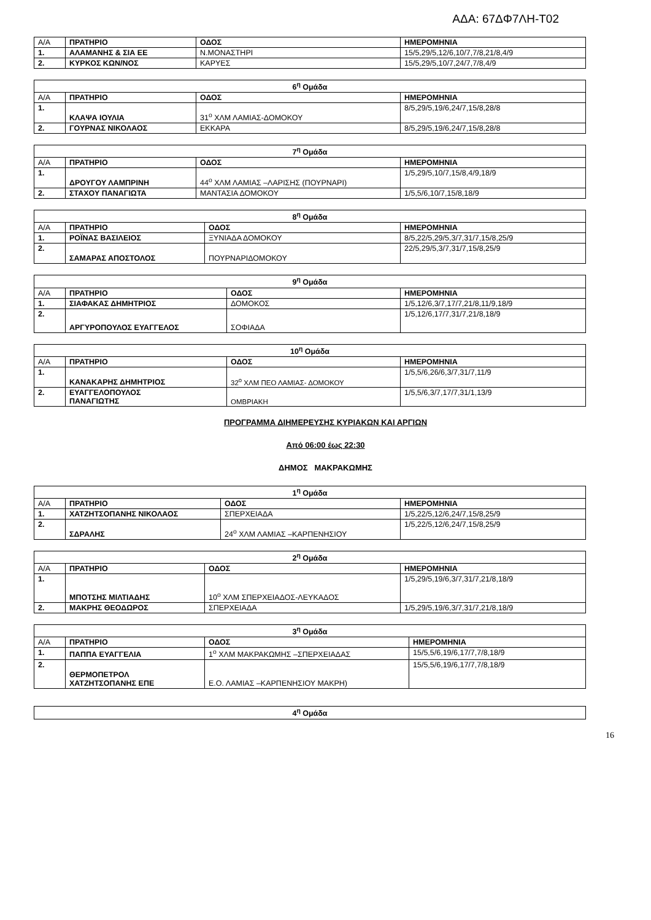ΑΔΑ: 67ΔΦ7ΛΗ-Τ02
| Α/Α | ΠΡΑΤΗΡΙΟ | ΟΔΟΣ | ΗΜΕΡΟΜΗΝΙΑ |
| 1. | ΑΛΑΜΑΝΗΣ & ΣΙΑ ΕΕ | Ν.ΜΟΝΑΣΤΗΡΙ | 15/5,29/5,12/6,10/7,7/8,21/8,4/9 |
| 2. | ΚΥΡΚΟΣ ΚΩΝ/ΝΟΣ | ΚΑΡΥΕΣ | 15/5,29/5,10/7,24/7,7/8,4/9 |
| 6<sup>η</sup> Ομάδα | | | |
| Α/Α | ΠΡΑΤΗΡΙΟ | ΟΔΟΣ | ΗΜΕΡΟΜΗΝΙΑ |
| 1. | ΚΛΑΨΑ ΙΟΥΛΙΑ | 31<sup>ο</sup> ΧΛΜ ΛΑΜΙΑΣ-ΔΟΜΟΚΟΥ | 8/5,29/5,19/6,24/7,15/8,28/8 |
| 2. | ΓΟΥΡΝΑΣ ΝΙΚΟΛΑΟΣ | ΕΚΚΑΡΑ | 8/5,29/5,19/6,24/7,15/8,28/8 |
| 7<sup>η</sup> Ομάδα | | | |
| Α/Α | ΠΡΑΤΗΡΙΟ | ΟΔΟΣ | ΗΜΕΡΟΜΗΝΙΑ |
| 1. | ΔΡΟΥΓΟΥ ΛΑΜΠΡΙΝΗ | 44<sup>ο</sup> ΧΛΜ ΛΑΜΙΑΣ –ΛΑΡΙΣΗΣ (ΠΟΥΡΝΑΡΙ) | 1/5,29/5,10/7,15/8,4/9,18/9 |
| 2. | ΣΤΑΧΟΥ ΠΑΝΑΓΙΩΤΑ | ΜΑΝΤΑΣΙΑ ΔΟΜΟΚΟΥ | 1/5,5/6,10/7,15/8,18/9 |
| 8<sup>η</sup> Ομάδα | | | |
| Α/Α | ΠΡΑΤΗΡΙΟ | ΟΔΟΣ | ΗΜΕΡΟΜΗΝΙΑ |
| 1. | ΡΟΪΝΑΣ ΒΑΣΙΛΕΙΟΣ | ΞΥΝΙΑΔΑ ΔΟΜΟΚΟΥ | 8/5,22/5,29/5,3/7,31/7,15/8,25/9 |
| 2. | ΣΑΜΑΡΑΣ ΑΠΟΣΤΟΛΟΣ | ΠΟΥΡΝΑΡΙΔΟΜΟΚΟΥ | 22/5,29/5,3/7,31/7,15/8,25/9 |
| 9<sup>η</sup> Ομάδα | | | |
| Α/Α | ΠΡΑΤΗΡΙΟ | ΟΔΟΣ | ΗΜΕΡΟΜΗΝΙΑ |
| 1. | ΣΙΑΦΑΚΑΣ ΔΗΜΗΤΡΙΟΣ | ΔΟΜΟΚΟΣ | 1/5,12/6,3/7,17/7,21/8,11/9,18/9 |
| 2. | ΑΡΓΥΡΟΠΟΥΛΟΣ ΕΥΑΓΓΕΛΟΣ | ΣΟΦΙΑΔΑ | 1/5,12/6,17/7,31/7,21/8,18/9 |
| 10<sup>η</sup> Ομάδα | | | |
| Α/Α | ΠΡΑΤΗΡΙΟ | ΟΔΟΣ | ΗΜΕΡΟΜΗΝΙΑ |
| 1. | ΚΑΝΑΚΑΡΗΣ ΔΗΜΗΤΡΙΟΣ | 32<sup>ο</sup> ΧΛΜ ΠΕΟ ΛΑΜΙΑΣ- ΔΟΜΟΚΟΥ | 1/5,5/6,26/6,3/7,31/7,11/9 |
| 2. | ΕΥΑΓΓΕΛΟΠΟΥΛΟΣ ΠΑΝΑΓΙΩΤΗΣ | ΟΜΒΡΙΑΚΗ | 1/5,5/6,3/7,17/7,31/1,13/9 |
ΠΡΟΓΡΑΜΜΑ ΔΙΗΜΕΡΕΥΣΗΣ ΚΥΡΙΑΚΩΝ ΚΑΙ ΑΡΓΙΩΝ
Από 06:00 έως 22:30
ΔΗΜΟΣ ΜΑΚΡΑΚΩΜΗΣ
| 1<sup>η</sup> Ομάδα | | | |
| Α/Α | ΠΡΑΤΗΡΙΟ | ΟΔΟΣ | ΗΜΕΡΟΜΗΝΙΑ |
| 1. | ΧΑΤΖΗΤΣΟΠΑΝΗΣ ΝΙΚΟΛΑΟΣ | ΣΠΕΡΧΕΙΑΔΑ | 1/5,22/5,12/6,24/7,15/8,25/9 |
| 2. | ΣΔΡΑΛΗΣ | 24<sup>ο</sup> ΧΛΜ ΛΑΜΙΑΣ –ΚΑΡΠΕΝΗΣΙΟΥ | 1/5,22/5,12/6,24/7,15/8,25/9 |
| 2<sup>η</sup> Ομάδα | | | |
| Α/Α | ΠΡΑΤΗΡΙΟ | ΟΔΟΣ | ΗΜΕΡΟΜΗΝΙΑ |
| 1. | ΜΠΟΤΣΗΣ ΜΙΛΤΙΑΔΗΣ | 10<sup>ο</sup> ΧΛΜ ΣΠΕΡΧΕΙΑΔΟΣ-ΛΕΥΚΑΔΟΣ | 1/5,29/5,19/6,3/7,31/7,21/8,18/9 |
| 2. | ΜΑΚΡΗΣ ΘΕΟΔΩΡΟΣ | ΣΠΕΡΧΕΙΑΔΑ | 1/5,29/5,19/6,3/7,31/7,21/8,18/9 |
| 3<sup>η</sup> Ομάδα | | | |
| Α/Α | ΠΡΑΤΗΡΙΟ | ΟΔΟΣ | ΗΜΕΡΟΜΗΝΙΑ |
| 1. | ΠΑΠΠΑ ΕΥΑΓΓΕΛΙΑ | 1<sup>ο</sup> ΧΛΜ ΜΑΚΡΑΚΩΜΗΣ –ΣΠΕΡΧΕΙΑΔΑΣ | 15/5,5/6,19/6,17/7,7/8,18/9 |
| 2. | ΘΕΡΜΟΠΕΤΡΟΛ ΧΑΤΖΗΤΣΟΠΑΝΗΣ ΕΠΕ | Ε.Ο. ΛΑΜΙΑΣ –ΚΑΡΠΕΝΗΣΙΟΥ ΜΑΚΡΗ) | 15/5,5/6,19/6,17/7,7/8,18/9 |
| 4<sup>η</sup> Ομάδα |
16